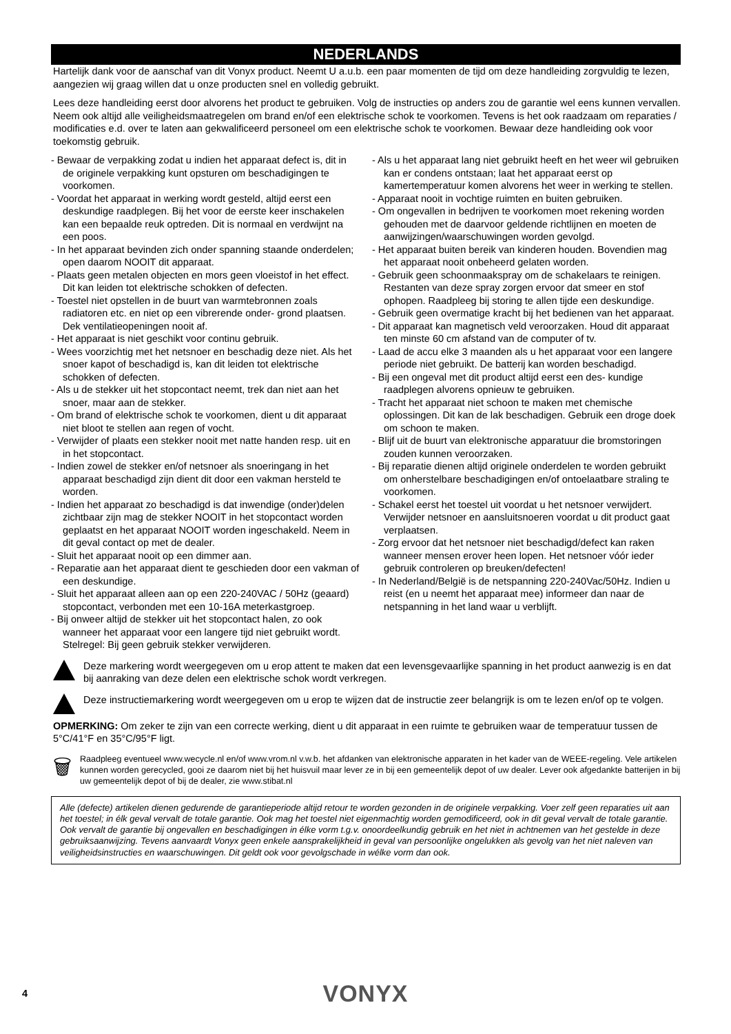NEDERLANDS
Hartelijk dank voor de aanschaf van dit Vonyx product. Neemt U a.u.b. een paar momenten de tijd om deze handleiding zorgvuldig te lezen, aangezien wij graag willen dat u onze producten snel en volledig gebruikt.
Lees deze handleiding eerst door alvorens het product te gebruiken. Volg de instructies op anders zou de garantie wel eens kunnen vervallen. Neem ook altijd alle veiligheidsmaatregelen om brand en/of een elektrische schok te voorkomen. Tevens is het ook raadzaam om reparaties / modificaties e.d. over te laten aan gekwalificeerd personeel om een elektrische schok te voorkomen. Bewaar deze handleiding ook voor toekomstig gebruik.
- Bewaar de verpakking zodat u indien het apparaat defect is, dit in de originele verpakking kunt opsturen om beschadigingen te voorkomen.
- Voordat het apparaat in werking wordt gesteld, altijd eerst een deskundige raadplegen. Bij het voor de eerste keer inschakelen kan een bepaalde reuk optreden. Dit is normaal en verdwijnt na een poos.
- In het apparaat bevinden zich onder spanning staande onderdelen; open daarom NOOIT dit apparaat.
- Plaats geen metalen objecten en mors geen vloeistof in het effect. Dit kan leiden tot elektrische schokken of defecten.
- Toestel niet opstellen in de buurt van warmtebronnen zoals radiatoren etc. en niet op een vibrerende onder- grond plaatsen. Dek ventilatieopeningen nooit af.
- Het apparaat is niet geschikt voor continu gebruik.
- Wees voorzichtig met het netsnoer en beschadig deze niet. Als het snoer kapot of beschadigd is, kan dit leiden tot elektrische schokken of defecten.
- Als u de stekker uit het stopcontact neemt, trek dan niet aan het snoer, maar aan de stekker.
- Om brand of elektrische schok te voorkomen, dient u dit apparaat niet bloot te stellen aan regen of vocht.
- Verwijder of plaats een stekker nooit met natte handen resp. uit en in het stopcontact.
- Indien zowel de stekker en/of netsnoer als snoeringang in het apparaat beschadigd zijn dient dit door een vakman hersteld te worden.
- Indien het apparaat zo beschadigd is dat inwendige (onder)delen zichtbaar zijn mag de stekker NOOIT in het stopcontact worden geplaatst en het apparaat NOOIT worden ingeschakeld. Neem in dit geval contact op met de dealer.
- Sluit het apparaat nooit op een dimmer aan.
- Reparatie aan het apparaat dient te geschieden door een vakman of een deskundige.
- Sluit het apparaat alleen aan op een 220-240VAC / 50Hz (geaard) stopcontact, verbonden met een 10-16A meterkastgroep.
- Bij onweer altijd de stekker uit het stopcontact halen, zo ook wanneer het apparaat voor een langere tijd niet gebruikt wordt. Stelregel: Bij geen gebruik stekker verwijderen.
- Als u het apparaat lang niet gebruikt heeft en het weer wil gebruiken kan er condens ontstaan; laat het apparaat eerst op kamertemperatuur komen alvorens het weer in werking te stellen.
- Apparaat nooit in vochtige ruimten en buiten gebruiken.
- Om ongevallen in bedrijven te voorkomen moet rekening worden gehouden met de daarvoor geldende richtlijnen en moeten de aanwijzingen/waarschuwingen worden gevolgd.
- Het apparaat buiten bereik van kinderen houden. Bovendien mag het apparaat nooit onbeheerd gelaten worden.
- Gebruik geen schoonmaakspray om de schakelaars te reinigen. Restanten van deze spray zorgen ervoor dat smeer en stof ophopen. Raadpleeg bij storing te allen tijde een deskundige.
- Gebruik geen overmatige kracht bij het bedienen van het apparaat.
- Dit apparaat kan magnetisch veld veroorzaken. Houd dit apparaat ten minste 60 cm afstand van de computer of tv.
- Laad de accu elke 3 maanden als u het apparaat voor een langere periode niet gebruikt. De batterij kan worden beschadigd.
- Bij een ongeval met dit product altijd eerst een des- kundige raadplegen alvorens opnieuw te gebruiken.
- Tracht het apparaat niet schoon te maken met chemische oplossingen. Dit kan de lak beschadigen. Gebruik een droge doek om schoon te maken.
- Blijf uit de buurt van elektronische apparatuur die bromstoringen zouden kunnen veroorzaken.
- Bij reparatie dienen altijd originele onderdelen te worden gebruikt om onherstelbare beschadigingen en/of ontoelaatbare straling te voorkomen.
- Schakel eerst het toestel uit voordat u het netsnoer verwijdert. Verwijder netsnoer en aansluitsnoeren voordat u dit product gaat verplaatsen.
- Zorg ervoor dat het netsnoer niet beschadigd/defect kan raken wanneer mensen erover heen lopen. Het netsnoer vóór ieder gebruik controleren op breuken/defecten!
- In Nederland/België is de netspanning 220-240Vac/50Hz. Indien u reist (en u neemt het apparaat mee) informeer dan naar de netspanning in het land waar u verblijft.
Deze markering wordt weergegeven om u erop attent te maken dat een levensgevaarlijke spanning in het product aanwezig is en dat bij aanraking van deze delen een elektrische schok wordt verkregen.
Deze instructiemarkering wordt weergegeven om u erop te wijzen dat de instructie zeer belangrijk is om te lezen en/of op te volgen.
OPMERKING: Om zeker te zijn van een correcte werking, dient u dit apparaat in een ruimte te gebruiken waar de temperatuur tussen de 5°C/41°F en 35°C/95°F ligt.
🗑
Raadpleeg eventueel www.wecycle.nl en/of www.vrom.nl v.w.b. het afdanken van elektronische apparaten in het kader van de WEEE-regeling. Vele artikelen kunnen worden gerecycled, gooi ze daarom niet bij het huisvuil maar lever ze in bij een gemeentelijk depot of uw dealer. Lever ook afgedankte batterijen in bij uw gemeentelijk depot of bij de dealer, zie www.stibat.nl
Alle (defecte) artikelen dienen gedurende de garantieperiode altijd retour te worden gezonden in de originele verpakking. Voer zelf geen reparaties uit aan het toestel; in élk geval vervalt de totale garantie. Ook mag het toestel niet eigenmachtig worden gemodificeerd, ook in dit geval vervalt de totale garantie. Ook vervalt de garantie bij ongevallen en beschadigingen in élke vorm t.g.v. onoordeelkundig gebruik en het niet in achtnemen van het gestelde in deze gebruiksaanwijzing. Tevens aanvaardt Vonyx geen enkele aansprakelijkheid in geval van persoonlijke ongelukken als gevolg van het niet naleven van veiligheidsinstructies en waarschuwingen. Dit geldt ook voor gevolgschade in wélke vorm dan ook.
4
VONYX